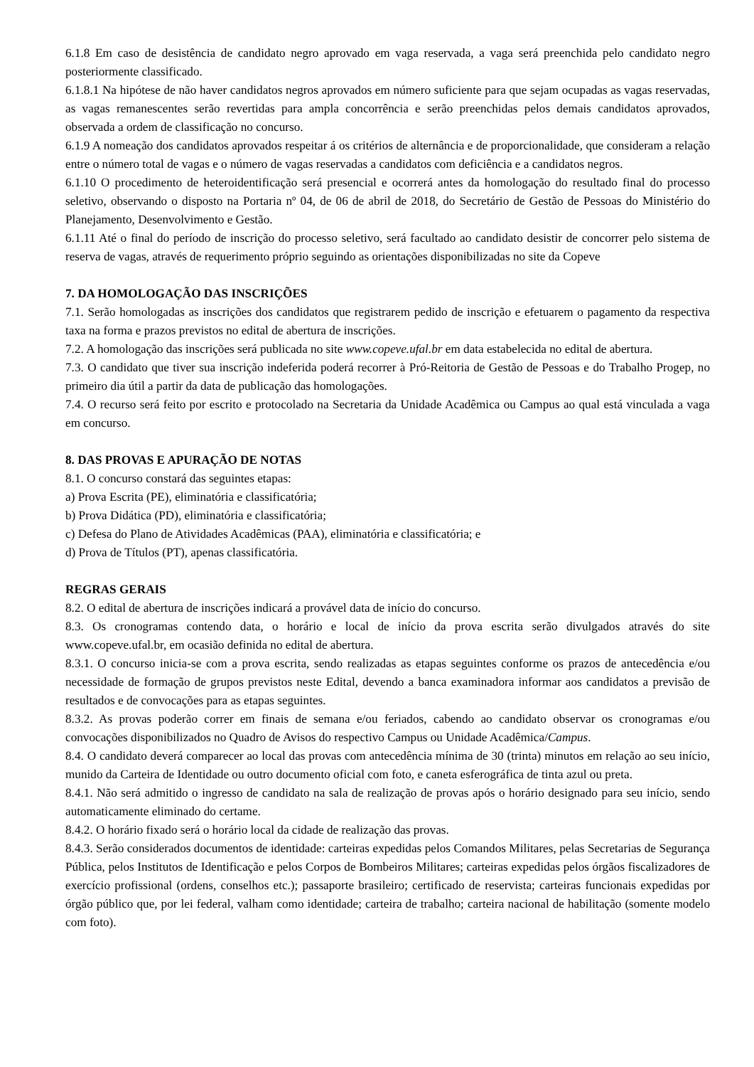6.1.8 Em caso de desistência de candidato negro aprovado em vaga reservada, a vaga será preenchida pelo candidato negro posteriormente classificado.
6.1.8.1 Na hipótese de não haver candidatos negros aprovados em número suficiente para que sejam ocupadas as vagas reservadas, as vagas remanescentes serão revertidas para ampla concorrência e serão preenchidas pelos demais candidatos aprovados, observada a ordem de classificação no concurso.
6.1.9 A nomeação dos candidatos aprovados respeitar á os critérios de alternância e de proporcionalidade, que consideram a relação entre o número total de vagas e o número de vagas reservadas a candidatos com deficiência e a candidatos negros.
6.1.10 O procedimento de heteroidentificação será presencial e ocorrerá antes da homologação do resultado final do processo seletivo, observando o disposto na Portaria nº 04, de 06 de abril de 2018, do Secretário de Gestão de Pessoas do Ministério do Planejamento, Desenvolvimento e Gestão.
6.1.11 Até o final do período de inscrição do processo seletivo, será facultado ao candidato desistir de concorrer pelo sistema de reserva de vagas, através de requerimento próprio seguindo as orientações disponibilizadas no site da Copeve
7. DA HOMOLOGAÇÃO DAS INSCRIÇÕES
7.1. Serão homologadas as inscrições dos candidatos que registrarem pedido de inscrição e efetuarem o pagamento da respectiva taxa na forma e prazos previstos no edital de abertura de inscrições.
7.2. A homologação das inscrições será publicada no site www.copeve.ufal.br em data estabelecida no edital de abertura.
7.3. O candidato que tiver sua inscrição indeferida poderá recorrer à Pró-Reitoria de Gestão de Pessoas e do Trabalho Progep, no primeiro dia útil a partir da data de publicação das homologações.
7.4. O recurso será feito por escrito e protocolado na Secretaria da Unidade Acadêmica ou Campus ao qual está vinculada a vaga em concurso.
8. DAS PROVAS E APURAÇÃO DE NOTAS
8.1. O concurso constará das seguintes etapas:
a) Prova Escrita (PE), eliminatória e classificatória;
b) Prova Didática (PD), eliminatória e classificatória;
c) Defesa do Plano de Atividades Acadêmicas (PAA), eliminatória e classificatória; e
d) Prova de Títulos (PT), apenas classificatória.
REGRAS GERAIS
8.2. O edital de abertura de inscrições indicará a provável data de início do concurso.
8.3. Os cronogramas contendo data, o horário e local de início da prova escrita serão divulgados através do site www.copeve.ufal.br, em ocasião definida no edital de abertura.
8.3.1. O concurso inicia-se com a prova escrita, sendo realizadas as etapas seguintes conforme os prazos de antecedência e/ou necessidade de formação de grupos previstos neste Edital, devendo a banca examinadora informar aos candidatos a previsão de resultados e de convocações para as etapas seguintes.
8.3.2. As provas poderão correr em finais de semana e/ou feriados, cabendo ao candidato observar os cronogramas e/ou convocações disponibilizados no Quadro de Avisos do respectivo Campus ou Unidade Acadêmica/Campus.
8.4. O candidato deverá comparecer ao local das provas com antecedência mínima de 30 (trinta) minutos em relação ao seu início, munido da Carteira de Identidade ou outro documento oficial com foto, e caneta esferográfica de tinta azul ou preta.
8.4.1. Não será admitido o ingresso de candidato na sala de realização de provas após o horário designado para seu início, sendo automaticamente eliminado do certame.
8.4.2. O horário fixado será o horário local da cidade de realização das provas.
8.4.3. Serão considerados documentos de identidade: carteiras expedidas pelos Comandos Militares, pelas Secretarias de Segurança Pública, pelos Institutos de Identificação e pelos Corpos de Bombeiros Militares; carteiras expedidas pelos órgãos fiscalizadores de exercício profissional (ordens, conselhos etc.); passaporte brasileiro; certificado de reservista; carteiras funcionais expedidas por órgão público que, por lei federal, valham como identidade; carteira de trabalho; carteira nacional de habilitação (somente modelo com foto).